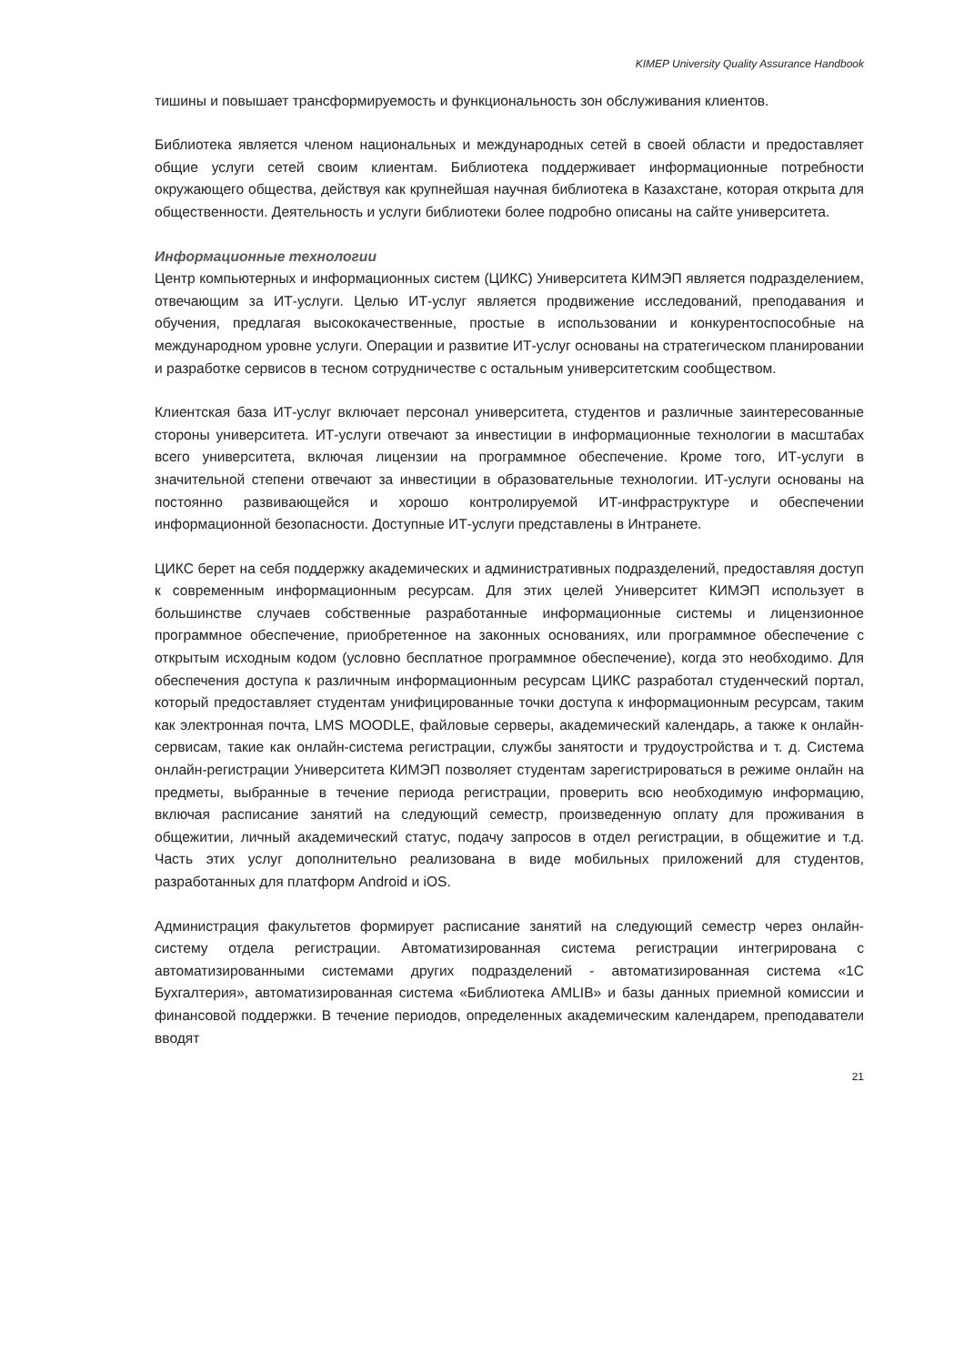KIMEP University Quality Assurance Handbook
тишины и повышает трансформируемость и функциональность зон обслуживания клиентов.
Библиотека является членом национальных и международных сетей в своей области и предоставляет общие услуги сетей своим клиентам. Библиотека поддерживает информационные потребности окружающего общества, действуя как крупнейшая научная библиотека в Казахстане, которая открыта для общественности. Деятельность и услуги библиотеки более подробно описаны на сайте университета.
Информационные технологии
Центр компьютерных и информационных систем (ЦИКС) Университета КИМЭП является подразделением, отвечающим за ИТ-услуги. Целью ИТ-услуг является продвижение исследований, преподавания и обучения, предлагая высококачественные, простые в использовании и конкурентоспособные на международном уровне услуги. Операции и развитие ИТ-услуг основаны на стратегическом планировании и разработке сервисов в тесном сотрудничестве с остальным университетским сообществом.
Клиентская база ИТ-услуг включает персонал университета, студентов и различные заинтересованные стороны университета. ИТ-услуги отвечают за инвестиции в информационные технологии в масштабах всего университета, включая лицензии на программное обеспечение. Кроме того, ИТ-услуги в значительной степени отвечают за инвестиции в образовательные технологии. ИТ-услуги основаны на постоянно развивающейся и хорошо контролируемой ИТ-инфраструктуре и обеспечении информационной безопасности. Доступные ИТ-услуги представлены в Интранете.
ЦИКС берет на себя поддержку академических и административных подразделений, предоставляя доступ к современным информационным ресурсам. Для этих целей Университет КИМЭП использует в большинстве случаев собственные разработанные информационные системы и лицензионное программное обеспечение, приобретенное на законных основаниях, или программное обеспечение с открытым исходным кодом (условно бесплатное программное обеспечение), когда это необходимо. Для обеспечения доступа к различным информационным ресурсам ЦИКС разработал студенческий портал, который предоставляет студентам унифицированные точки доступа к информационным ресурсам, таким как электронная почта, LMS MOODLE, файловые серверы, академический календарь, а также к онлайн-сервисам, такие как онлайн-система регистрации, службы занятости и трудоустройства и т. д. Система онлайн-регистрации Университета КИМЭП позволяет студентам зарегистрироваться в режиме онлайн на предметы, выбранные в течение периода регистрации, проверить всю необходимую информацию, включая расписание занятий на следующий семестр, произведенную оплату для проживания в общежитии, личный академический статус, подачу запросов в отдел регистрации, в общежитие и т.д. Часть этих услуг дополнительно реализована в виде мобильных приложений для студентов, разработанных для платформ Android и iOS.
Администрация факультетов формирует расписание занятий на следующий семестр через онлайн-систему отдела регистрации. Автоматизированная система регистрации интегрирована с автоматизированными системами других подразделений - автоматизированная система «1С Бухгалтерия», автоматизированная система «Библиотека AMLIB» и базы данных приемной комиссии и финансовой поддержки. В течение периодов, определенных академическим календарем, преподаватели вводят
21